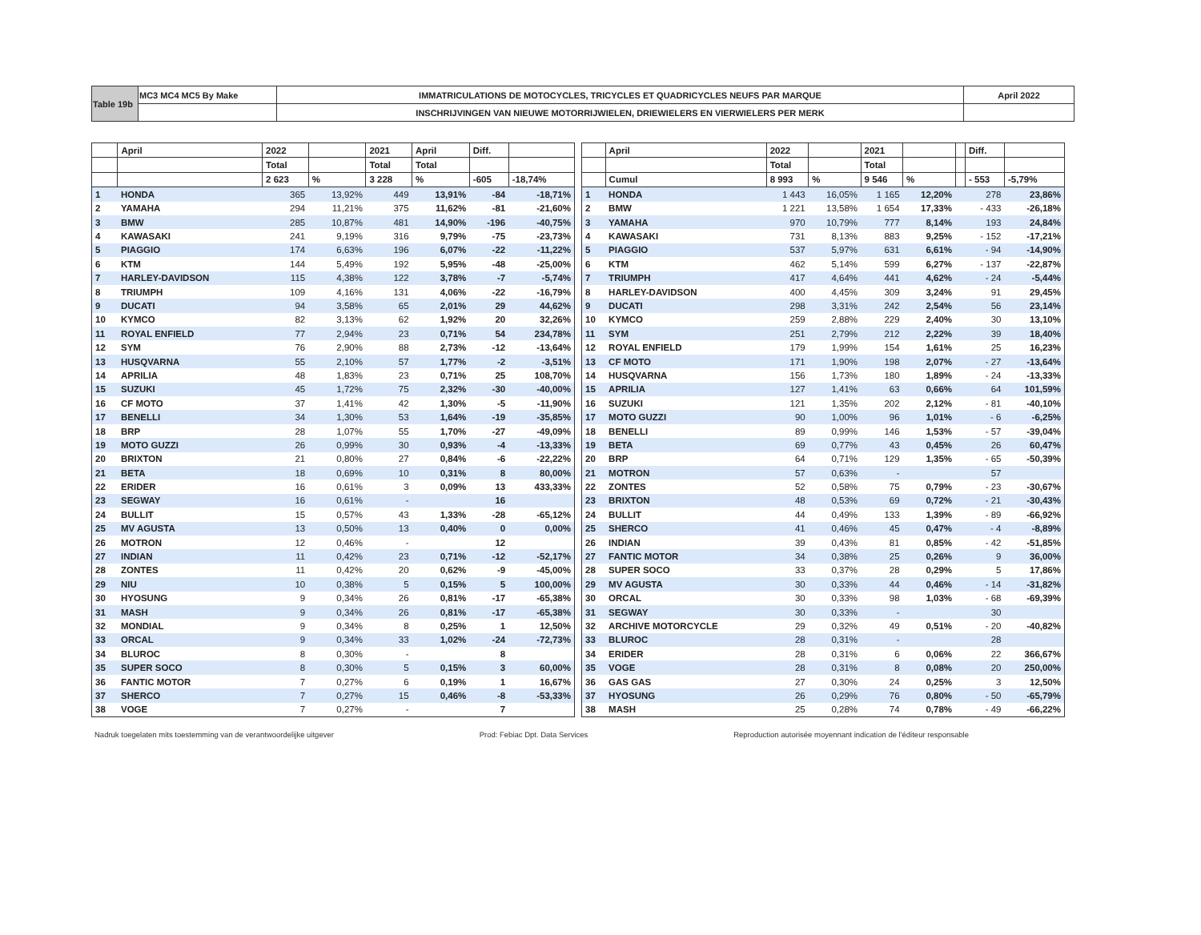| Table 19b | MC3 MC4 MC5 By Make | IMMATRICULATIONS DE MOTOCYCLES, TRICYCLES ET QUADRICYCLES NEUFS PAR MARQUE | April 2022 |
| | | INSCHRIJVINGEN VAN NIEUWE MOTORRIJWIELEN, DRIEWIELERS EN VIERWIELERS PER MERK | |
| | April | 2022 | | 2021 | April | Diff. | |
| --- | --- | --- | --- | --- | --- | --- | --- |
| | | Total | | Total | Total | | |
| | | 2 623 | % | 3 228 | % | -605 | -18,74% |
| 1 | HONDA | 365 | 13,92% | 449 | 13,91% | -84 | -18,71% |
| 2 | YAMAHA | 294 | 11,21% | 375 | 11,62% | -81 | -21,60% |
| 3 | BMW | 285 | 10,87% | 481 | 14,90% | -196 | -40,75% |
| 4 | KAWASAKI | 241 | 9,19% | 316 | 9,79% | -75 | -23,73% |
| 5 | PIAGGIO | 174 | 6,63% | 196 | 6,07% | -22 | -11,22% |
| 6 | KTM | 144 | 5,49% | 192 | 5,95% | -48 | -25,00% |
| 7 | HARLEY-DAVIDSON | 115 | 4,38% | 122 | 3,78% | -7 | -5,74% |
| 8 | TRIUMPH | 109 | 4,16% | 131 | 4,06% | -22 | -16,79% |
| 9 | DUCATI | 94 | 3,58% | 65 | 2,01% | 29 | 44,62% |
| 10 | KYMCO | 82 | 3,13% | 62 | 1,92% | 20 | 32,26% |
| 11 | ROYAL ENFIELD | 77 | 2,94% | 23 | 0,71% | 54 | 234,78% |
| 12 | SYM | 76 | 2,90% | 88 | 2,73% | -12 | -13,64% |
| 13 | HUSQVARNA | 55 | 2,10% | 57 | 1,77% | -2 | -3,51% |
| 14 | APRILIA | 48 | 1,83% | 23 | 0,71% | 25 | 108,70% |
| 15 | SUZUKI | 45 | 1,72% | 75 | 2,32% | -30 | -40,00% |
| 16 | CF MOTO | 37 | 1,41% | 42 | 1,30% | -5 | -11,90% |
| 17 | BENELLI | 34 | 1,30% | 53 | 1,64% | -19 | -35,85% |
| 18 | BRP | 28 | 1,07% | 55 | 1,70% | -27 | -49,09% |
| 19 | MOTO GUZZI | 26 | 0,99% | 30 | 0,93% | -4 | -13,33% |
| 20 | BRIXTON | 21 | 0,80% | 27 | 0,84% | -6 | -22,22% |
| 21 | BETA | 18 | 0,69% | 10 | 0,31% | 8 | 80,00% |
| 22 | ERIDER | 16 | 0,61% | 3 | 0,09% | 13 | 433,33% |
| 23 | SEGWAY | 16 | 0,61% | - | | 16 | |
| 24 | BULLIT | 15 | 0,57% | 43 | 1,33% | -28 | -65,12% |
| 25 | MV AGUSTA | 13 | 0,50% | 13 | 0,40% | 0 | 0,00% |
| 26 | MOTRON | 12 | 0,46% | - | | 12 | |
| 27 | INDIAN | 11 | 0,42% | 23 | 0,71% | -12 | -52,17% |
| 28 | ZONTES | 11 | 0,42% | 20 | 0,62% | -9 | -45,00% |
| 29 | NIU | 10 | 0,38% | 5 | 0,15% | 5 | 100,00% |
| 30 | HYOSUNG | 9 | 0,34% | 26 | 0,81% | -17 | -65,38% |
| 31 | MASH | 9 | 0,34% | 26 | 0,81% | -17 | -65,38% |
| 32 | MONDIAL | 9 | 0,34% | 8 | 0,25% | 1 | 12,50% |
| 33 | ORCAL | 9 | 0,34% | 33 | 1,02% | -24 | -72,73% |
| 34 | BLUROC | 8 | 0,30% | - | | 8 | |
| 35 | SUPER SOCO | 8 | 0,30% | 5 | 0,15% | 3 | 60,00% |
| 36 | FANTIC MOTOR | 7 | 0,27% | 6 | 0,19% | 1 | 16,67% |
| 37 | SHERCO | 7 | 0,27% | 15 | 0,46% | -8 | -53,33% |
| 38 | VOGE | 7 | 0,27% | - | | 7 | |
| | April | 2022 | | 2021 | | | Diff. | |
| --- | --- | --- | --- | --- | --- | --- | --- | --- |
| | | Total | | Total | | | | |
| | Cumul | 8 993 | % | 9 546 | % | | - 553 | -5,79% |
| 1 | HONDA | 1 443 | 16,05% | 1 165 | 12,20% | | 278 | 23,86% |
| 2 | BMW | 1 221 | 13,58% | 1 654 | 17,33% | | - 433 | -26,18% |
| 3 | YAMAHA | 970 | 10,79% | 777 | 8,14% | | 193 | 24,84% |
| 4 | KAWASAKI | 731 | 8,13% | 883 | 9,25% | | - 152 | -17,21% |
| 5 | PIAGGIO | 537 | 5,97% | 631 | 6,61% | | - 94 | -14,90% |
| 6 | KTM | 462 | 5,14% | 599 | 6,27% | | - 137 | -22,87% |
| 7 | TRIUMPH | 417 | 4,64% | 441 | 4,62% | | - 24 | -5,44% |
| 8 | HARLEY-DAVIDSON | 400 | 4,45% | 309 | 3,24% | | 91 | 29,45% |
| 9 | DUCATI | 298 | 3,31% | 242 | 2,54% | | 56 | 23,14% |
| 10 | KYMCO | 259 | 2,88% | 229 | 2,40% | | 30 | 13,10% |
| 11 | SYM | 251 | 2,79% | 212 | 2,22% | | 39 | 18,40% |
| 12 | ROYAL ENFIELD | 179 | 1,99% | 154 | 1,61% | | 25 | 16,23% |
| 13 | CF MOTO | 171 | 1,90% | 198 | 2,07% | | - 27 | -13,64% |
| 14 | HUSQVARNA | 156 | 1,73% | 180 | 1,89% | | - 24 | -13,33% |
| 15 | APRILIA | 127 | 1,41% | 63 | 0,66% | | 64 | 101,59% |
| 16 | SUZUKI | 121 | 1,35% | 202 | 2,12% | | - 81 | -40,10% |
| 17 | MOTO GUZZI | 90 | 1,00% | 96 | 1,01% | | - 6 | -6,25% |
| 18 | BENELLI | 89 | 0,99% | 146 | 1,53% | | - 57 | -39,04% |
| 19 | BETA | 69 | 0,77% | 43 | 0,45% | | 26 | 60,47% |
| 20 | BRP | 64 | 0,71% | 129 | 1,35% | | - 65 | -50,39% |
| 21 | MOTRON | 57 | 0,63% | - | | | 57 | |
| 22 | ZONTES | 52 | 0,58% | 75 | 0,79% | | - 23 | -30,67% |
| 23 | BRIXTON | 48 | 0,53% | 69 | 0,72% | | - 21 | -30,43% |
| 24 | BULLIT | 44 | 0,49% | 133 | 1,39% | | - 89 | -66,92% |
| 25 | SHERCO | 41 | 0,46% | 45 | 0,47% | | - 4 | -8,89% |
| 26 | INDIAN | 39 | 0,43% | 81 | 0,85% | | - 42 | -51,85% |
| 27 | FANTIC MOTOR | 34 | 0,38% | 25 | 0,26% | | 9 | 36,00% |
| 28 | SUPER SOCO | 33 | 0,37% | 28 | 0,29% | | 5 | 17,86% |
| 29 | MV AGUSTA | 30 | 0,33% | 44 | 0,46% | | - 14 | -31,82% |
| 30 | ORCAL | 30 | 0,33% | 98 | 1,03% | | - 68 | -69,39% |
| 31 | SEGWAY | 30 | 0,33% | - | | | 30 | |
| 32 | ARCHIVE MOTORCYCLE | 29 | 0,32% | 49 | 0,51% | | - 20 | -40,82% |
| 33 | BLUROC | 28 | 0,31% | - | | | 28 | |
| 34 | ERIDER | 28 | 0,31% | 6 | 0,06% | | 22 | 366,67% |
| 35 | VOGE | 28 | 0,31% | 8 | 0,08% | | 20 | 250,00% |
| 36 | GAS GAS | 27 | 0,30% | 24 | 0,25% | | 3 | 12,50% |
| 37 | HYOSUNG | 26 | 0,29% | 76 | 0,80% | | - 50 | -65,79% |
| 38 | MASH | 25 | 0,28% | 74 | 0,78% | | - 49 | -66,22% |
Nadruk toegelaten mits toestemming van de verantwoordelijke uitgever Prod: Febiac Dpt. Data Services Reproduction autorisée moyennant indication de l'éditeur responsable